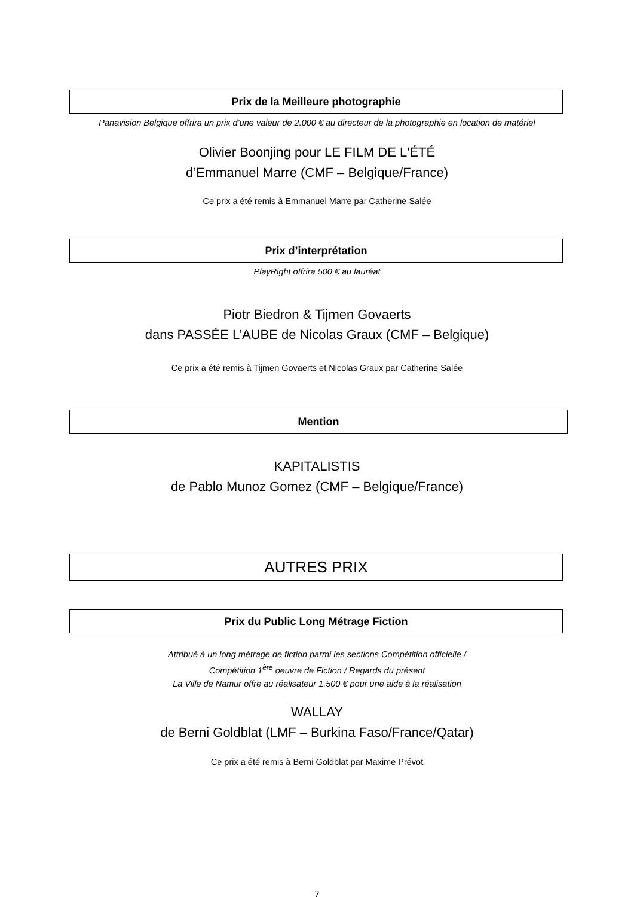Prix de la Meilleure photographie
Panavision Belgique offrira un prix d’une valeur de 2.000 € au directeur de la photographie en location de matériel
Olivier Boonjing pour LE FILM DE L'ÉTÉ
d’Emmanuel Marre (CMF – Belgique/France)
Ce prix a été remis à Emmanuel Marre par Catherine Salée
Prix d’interprétation
PlayRight offrira 500 € au lauréat
Piotr Biedron & Tijmen Govaerts
dans PASSÉE L’AUBE de Nicolas Graux (CMF – Belgique)
Ce prix a été remis à Tijmen Govaerts et Nicolas Graux par Catherine Salée
Mention
KAPITALISTIS
de Pablo Munoz Gomez (CMF – Belgique/France)
AUTRES PRIX
Prix du Public Long Métrage Fiction
Attribué à un long métrage de fiction parmi les sections Compétition officielle /
Compétition 1<sup>ère</sup> oeuvre de Fiction / Regards du présent
La Ville de Namur offre au réalisateur 1.500 € pour une aide à la réalisation
WALLAY
de Berni Goldblat (LMF – Burkina Faso/France/Qatar)
Ce prix a été remis à Berni Goldblat par Maxime Prévot
7